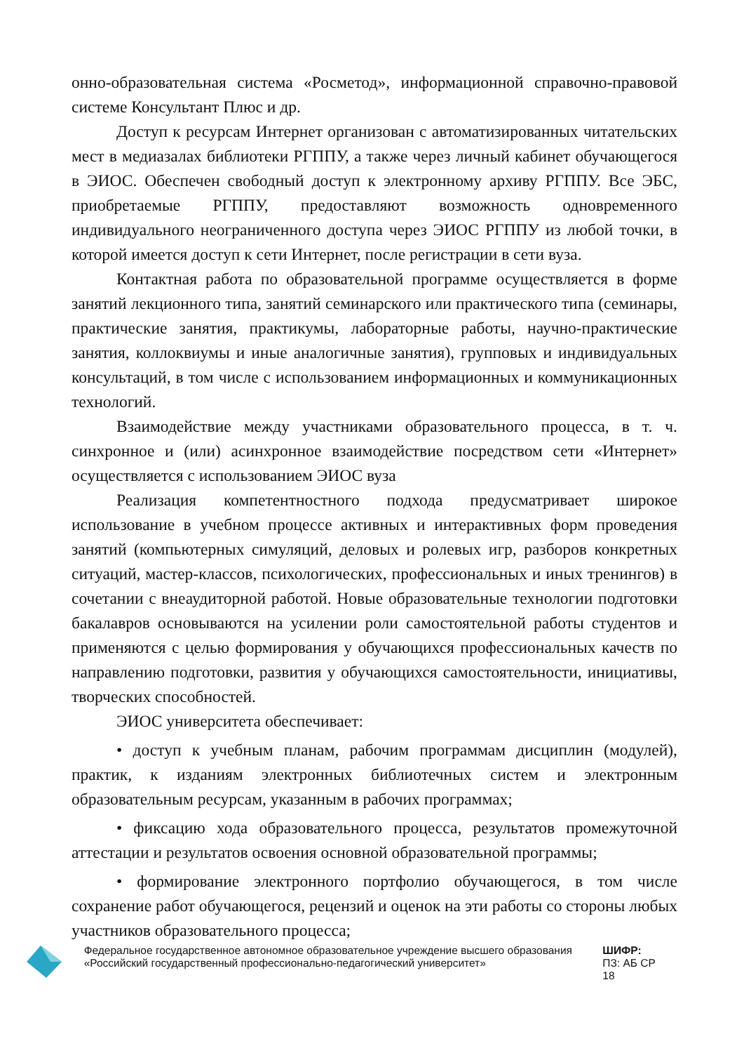онно-образовательная система «Росметод», информационной справочно-правовой системе Консультант Плюс и др.
Доступ к ресурсам Интернет организован с автоматизированных читательских мест в медиазалах библиотеки РГППУ, а также через личный кабинет обучающегося в ЭИОС. Обеспечен свободный доступ к электронному архиву РГППУ. Все ЭБС, приобретаемые РГППУ, предоставляют возможность одновременного индивидуального неограниченного доступа через ЭИОС РГППУ из любой точки, в которой имеется доступ к сети Интернет, после регистрации в сети вуза.
Контактная работа по образовательной программе осуществляется в форме занятий лекционного типа, занятий семинарского или практического типа (семинары, практические занятия, практикумы, лабораторные работы, научно-практические занятия, коллоквиумы и иные аналогичные занятия), групповых и индивидуальных консультаций, в том числе с использованием информационных и коммуникационных технологий.
Взаимодействие между участниками образовательного процесса, в т. ч. синхронное и (или) асинхронное взаимодействие посредством сети «Интернет» осуществляется с использованием ЭИОС вуза
Реализация компетентностного подхода предусматривает широкое использование в учебном процессе активных и интерактивных форм проведения занятий (компьютерных симуляций, деловых и ролевых игр, разборов конкретных ситуаций, мастер-классов, психологических, профессиональных и иных тренингов) в сочетании с внеаудиторной работой. Новые образовательные технологии подготовки бакалавров основываются на усилении роли самостоятельной работы студентов и применяются с целью формирования у обучающихся профессиональных качеств по направлению подготовки, развития у обучающихся самостоятельности, инициативы, творческих способностей.
ЭИОС университета обеспечивает:
• доступ к учебным планам, рабочим программам дисциплин (модулей), практик, к изданиям электронных библиотечных систем и электронным образовательным ресурсам, указанным в рабочих программах;
• фиксацию хода образовательного процесса, результатов промежуточной аттестации и результатов освоения основной образовательной программы;
• формирование электронного портфолио обучающегося, в том числе сохранение работ обучающегося, рецензий и оценок на эти работы со стороны любых участников образовательного процесса;
Федеральное государственное автономное образовательное учреждение высшего образования «Российский государственный профессионально-педагогический университет»
ШИФР:
ПЗ: АБ СР 18